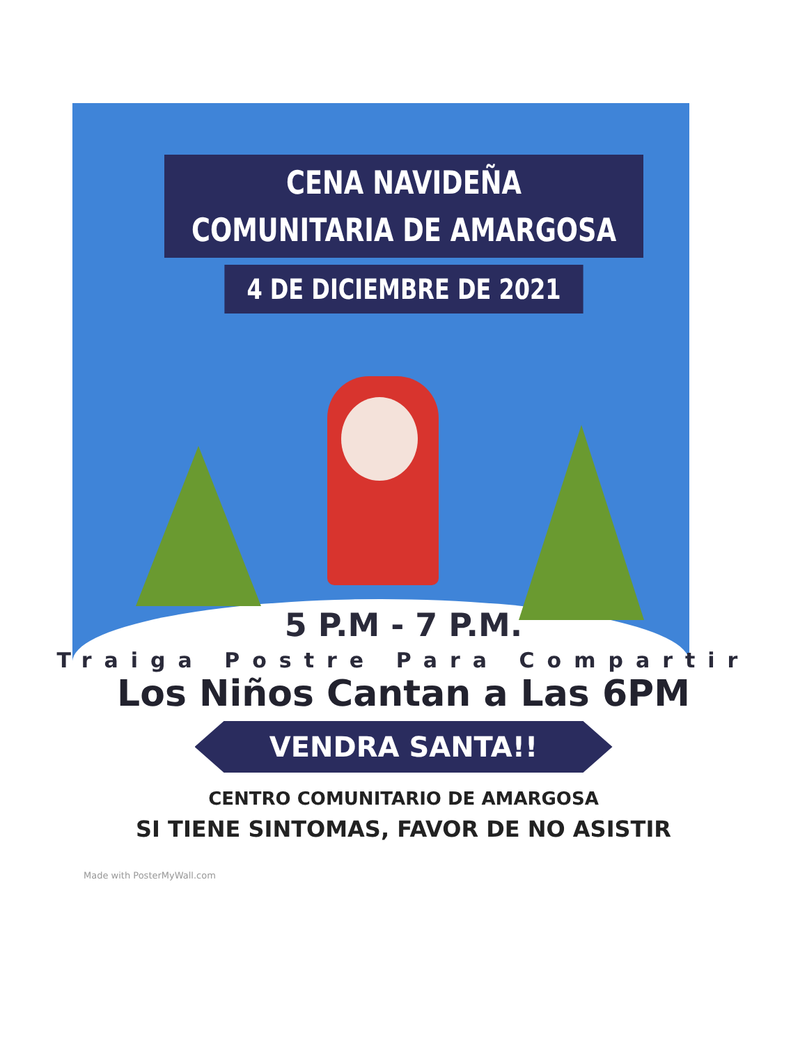CENA NAVIDEÑA
COMUNITARIA DE AMARGOSA
4 DE DICIEMBRE DE 2021
5 P.M - 7 P.M.
Traiga Postre Para Compartir
Los Niños Cantan a Las 6PM
VENDRA SANTA!!
CENTRO COMUNITARIO DE AMARGOSA
SI TIENE SINTOMAS, FAVOR DE NO ASISTIR
Made with PosterMyWall.com